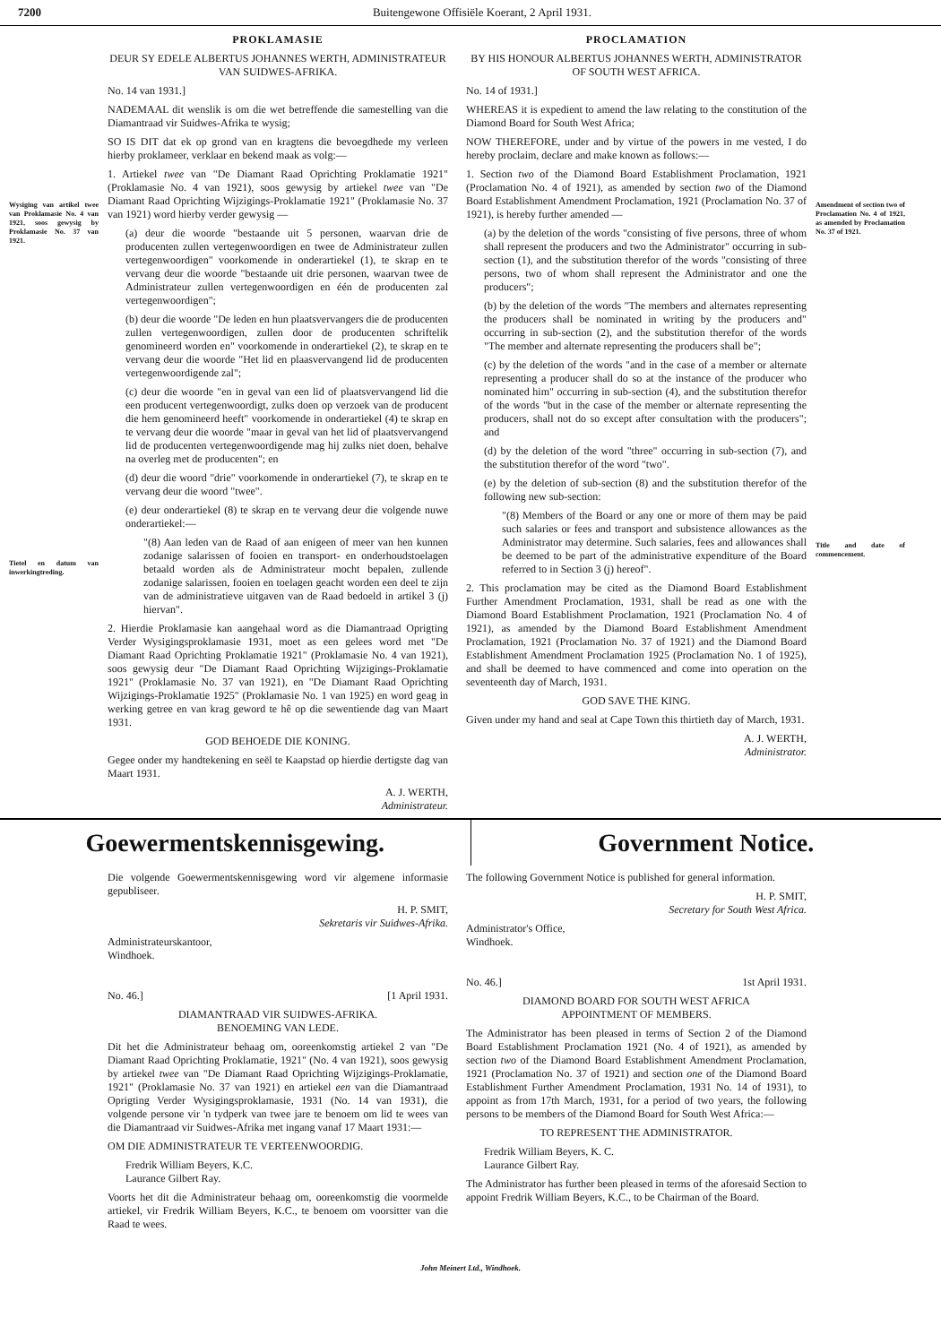7200 Buitengewone Offisiële Koerant, 2 April 1931.
Wysiging van artikel twee van Proklamasie No. 4 van 1921, soos gewysig by Proklamasie No. 37 van 1921.
Tietel en datum van inwerkingtreding.
PROKLAMASIE
DEUR SY EDELE ALBERTUS JOHANNES WERTH, ADMINISTRATEUR VAN SUIDWES-AFRIKA.
No. 14 van 1931.]
NADEMAAL dit wenslik is om die wet betreffende die samestelling van die Diamantraad vir Suidwes-Afrika te wysig;
SO IS DIT dat ek op grond van en kragtens die bevoegdhede my verleen hierby proklameer, verklaar en bekend maak as volg:—
1. Artiekel twee van "De Diamant Raad Oprichting Proklamatie 1921" (Proklamasie No. 4 van 1921), soos gewysig by artiekel twee van "De Diamant Raad Oprichting Wijzigings-Proklamatie 1921" (Proklamasie No. 37 van 1921) word hierby verder gewysig —
(a) deur die woorde "bestaande uit 5 personen, waarvan drie de producenten zullen vertegenwoordigen en twee de Administrateur zullen vertegenwoordigen" voorkomende in onderartiekel (1), te skrap en te vervang deur die woorde "bestaande uit drie personen, waarvan twee de Administrateur zullen vertegenwoordigen en één de producenten zal vertegenwoordigen";
(b) deur die woorde "De leden en hun plaatsvervangers die de producenten zullen vertegenwoordigen, zullen door de producenten schriftelik genomineerd worden en" voorkomende in onderartiekel (2), te skrap en te vervang deur die woorde "Het lid en plaasvervangend lid de producenten vertegenwoordigende zal";
(c) deur die woorde "en in geval van een lid of plaatsvervangend lid die een producent vertegenwoordigt, zulks doen op verzoek van de producent die hem genomineerd heeft" voorkomende in onderartiekel (4) te skrap en te vervang deur die woorde "maar in geval van het lid of plaatsvervangend lid de producenten vertegenwoordigende mag hij zulks niet doen, behalve na overleg met de producenten"; en
(d) deur die woord "drie" voorkomende in onderartiekel (7), te skrap en te vervang deur die woord "twee".
(e) deur onderartiekel (8) te skrap en te vervang deur die volgende nuwe onderartiekel:—
"(8) Aan leden van de Raad of aan enigeen of meer van hen kunnen zodanige salarissen of fooien en transport- en onderhoudstoelagen betaald worden als de Administrateur mocht bepalen, zullende zodanige salarissen, fooien en toelagen geacht worden een deel te zijn van de administratieve uitgaven van de Raad bedoeld in artikel 3 (j) hiervan".
2. Hierdie Proklamasie kan aangehaal word as die Diamantraad Oprigting Verder Wysigingsproklamasie 1931, moet as een gelees word met "De Diamant Raad Oprichting Proklamatie 1921" (Proklamasie No. 4 van 1921), soos gewysig deur "De Diamant Raad Oprichting Wijzigings-Proklamatie 1921" (Proklamasie No. 37 van 1921), en "De Diamant Raad Oprichting Wijzigings-Proklamatie 1925" (Proklamasie No. 1 van 1925) en word geag in werking getree en van krag geword te hê op die sewentiende dag van Maart 1931.
GOD BEHOEDE DIE KONING.
Gegee onder my handtekening en seël te Kaapstad op hierdie dertigste dag van Maart 1931.
A. J. WERTH,
Administrateur.
PROCLAMATION
BY HIS HONOUR ALBERTUS JOHANNES WERTH, ADMINISTRATOR OF SOUTH WEST AFRICA.
No. 14 of 1931.]
WHEREAS it is expedient to amend the law relating to the constitution of the Diamond Board for South West Africa;
NOW THEREFORE, under and by virtue of the powers in me vested, I do hereby proclaim, declare and make known as follows:—
1. Section two of the Diamond Board Establishment Proclamation, 1921 (Proclamation No. 4 of 1921), as amended by section two of the Diamond Board Establishment Amendment Proclamation, 1921 (Proclamation No. 37 of 1921), is hereby further amended —
(a) by the deletion of the words "consisting of five persons, three of whom shall represent the producers and two the Administrator" occurring in sub-section (1), and the substitution therefor of the words "consisting of three persons, two of whom shall represent the Administrator and one the producers";
(b) by the deletion of the words "The members and alternates representing the producers shall be nominated in writing by the producers and" occurring in sub-section (2), and the substitution therefor of the words "The member and alternate representing the producers shall be";
(c) by the deletion of the words "and in the case of a member or alternate representing a producer shall do so at the instance of the producer who nominated him" occurring in sub-section (4), and the substitution therefor of the words "but in the case of the member or alternate representing the producers, shall not do so except after consultation with the producers"; and
(d) by the deletion of the word "three" occurring in sub-section (7), and the substitution therefor of the word "two".
(e) by the deletion of sub-section (8) and the substitution therefor of the following new sub-section:
"(8) Members of the Board or any one or more of them may be paid such salaries or fees and transport and subsistence allowances as the Administrator may determine. Such salaries, fees and allowances shall be deemed to be part of the administrative expenditure of the Board referred to in Section 3 (j) hereof".
2. This proclamation may be cited as the Diamond Board Establishment Further Amendment Proclamation, 1931, shall be read as one with the Diamond Board Establishment Proclamation, 1921 (Proclamation No. 4 of 1921), as amended by the Diamond Board Establishment Amendment Proclamation, 1921 (Proclamation No. 37 of 1921) and the Diamond Board Establishment Amendment Proclamation 1925 (Proclamation No. 1 of 1925), and shall be deemed to have commenced and come into operation on the seventeenth day of March, 1931.
GOD SAVE THE KING.
Given under my hand and seal at Cape Town this thirtieth day of March, 1931.
A. J. WERTH,
Administrator.
Amendment of section two of Proclamation No. 4 of 1921, as amended by Proclamation No. 37 of 1921.
Title and date of commencement.
Goewermentskennisgewing. Government Notice.
Die volgende Goewermentskennisgewing word vir algemene informasie gepubliseer.
H. P. SMIT,
Sekretaris vir Suidwes-Afrika.
Administrateurskantoor,
Windhoek.
No. 46.] [1 April 1931.
DIAMANTRAAD VIR SUIDWES-AFRIKA.
BENOEMING VAN LEDE.
Dit het die Administrateur behaag om, ooreenkomstig artiekel 2 van "De Diamant Raad Oprichting Proklamatie, 1921" (No. 4 van 1921), soos gewysig by artiekel twee van "De Diamant Raad Oprichting Wijzigings-Proklamatie, 1921" (Proklamasie No. 37 van 1921) en artiekel een van die Diamantraad Oprigting Verder Wysigingsproklamasie, 1931 (No. 14 van 1931), die volgende persone vir 'n tydperk van twee jare te benoem om lid te wees van die Diamantraad vir Suidwes-Afrika met ingang vanaf 17 Maart 1931:—
OM DIE ADMINISTRATEUR TE VERTEENWOORDIG.
Fredrik William Beyers, K.C.
Laurance Gilbert Ray.
Voorts het dit die Administrateur behaag om, ooreenkomstig die voormelde artiekel, vir Fredrik William Beyers, K.C., te benoem om voorsitter van die Raad te wees.
The following Government Notice is published for general information.
H. P. SMIT,
Secretary for South West Africa.
Administrator's Office,
Windhoek.
No. 46.] 1st April 1931.
DIAMOND BOARD FOR SOUTH WEST AFRICA
APPOINTMENT OF MEMBERS.
The Administrator has been pleased in terms of Section 2 of the Diamond Board Establishment Proclamation 1921 (No. 4 of 1921), as amended by section two of the Diamond Board Establishment Amendment Proclamation, 1921 (Proclamation No. 37 of 1921) and section one of the Diamond Board Establishment Further Amendment Proclamation, 1931 No. 14 of 1931), to appoint as from 17th March, 1931, for a period of two years, the following persons to be members of the Diamond Board for South West Africa:—
TO REPRESENT THE ADMINISTRATOR.
Fredrik William Beyers, K. C.
Laurance Gilbert Ray.
The Administrator has further been pleased in terms of the aforesaid Section to appoint Fredrik William Beyers, K.C., to be Chairman of the Board.
John Meinert Ltd., Windhoek.